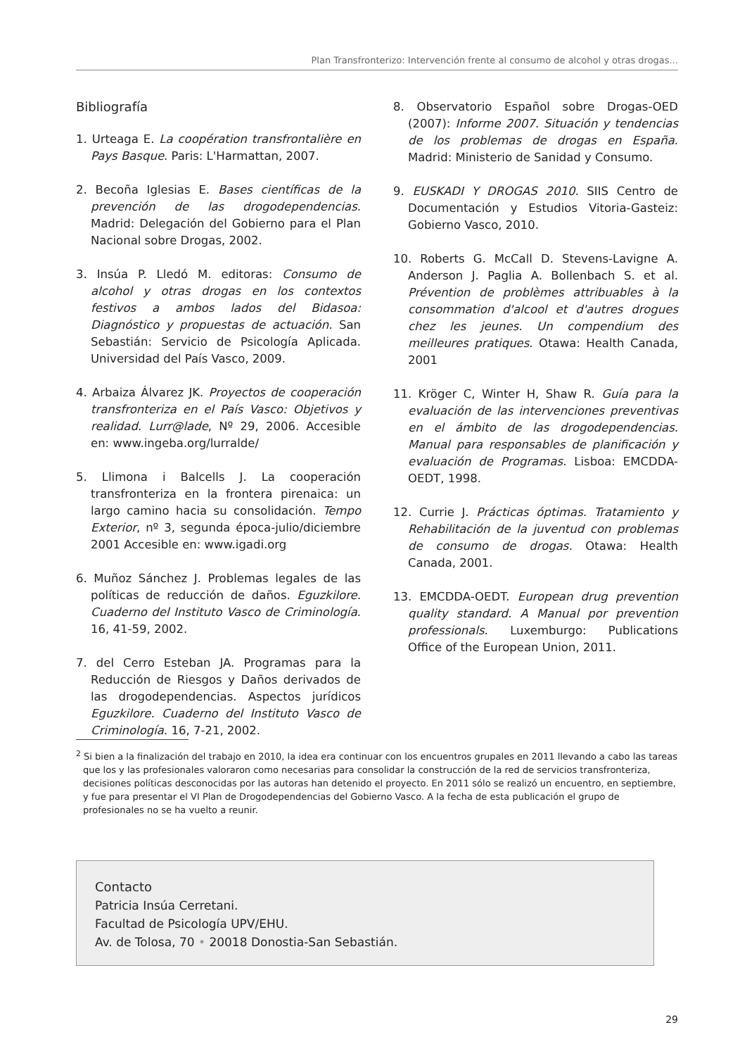Plan Transfronterizo: Intervención frente al consumo de alcohol y otras drogas...
Bibliografía
1. Urteaga E. La coopération transfrontalière en Pays Basque. Paris: L'Harmattan, 2007.
2. Becoña Iglesias E. Bases científicas de la prevención de las drogodependencias. Madrid: Delegación del Gobierno para el Plan Nacional sobre Drogas, 2002.
3. Insúa P. Lledó M. editoras: Consumo de alcohol y otras drogas en los contextos festivos a ambos lados del Bidasoa: Diagnóstico y propuestas de actuación. San Sebastián: Servicio de Psicología Aplicada. Universidad del País Vasco, 2009.
4. Arbaiza Álvarez JK. Proyectos de cooperación transfronteriza en el País Vasco: Objetivos y realidad. Lurr@lade, Nº 29, 2006. Accesible en: www.ingeba.org/lurralde/
5. Llimona i Balcells J. La cooperación transfronteriza en la frontera pirenaica: un largo camino hacia su consolidación. Tempo Exterior, nº 3, segunda época-julio/diciembre 2001 Accesible en: www.igadi.org
6. Muñoz Sánchez J. Problemas legales de las políticas de reducción de daños. Eguzkilore. Cuaderno del Instituto Vasco de Criminología. 16, 41-59, 2002.
7. del Cerro Esteban JA. Programas para la Reducción de Riesgos y Daños derivados de las drogodependencias. Aspectos jurídicos Eguzkilore. Cuaderno del Instituto Vasco de Criminología. 16, 7-21, 2002.
8. Observatorio Español sobre Drogas-OED (2007): Informe 2007. Situación y tendencias de los problemas de drogas en España. Madrid: Ministerio de Sanidad y Consumo.
9. EUSKADI Y DROGAS 2010. SIIS Centro de Documentación y Estudios Vitoria-Gasteiz: Gobierno Vasco, 2010.
10. Roberts G. McCall D. Stevens-Lavigne A. Anderson J. Paglia A. Bollenbach S. et al. Prévention de problèmes attribuables à la consommation d'alcool et d'autres drogues chez les jeunes. Un compendium des meilleures pratiques. Otawa: Health Canada, 2001
11. Kröger C, Winter H, Shaw R. Guía para la evaluación de las intervenciones preventivas en el ámbito de las drogodependencias. Manual para responsables de planificación y evaluación de Programas. Lisboa: EMCDDA-OEDT, 1998.
12. Currie J. Prácticas óptimas. Tratamiento y Rehabilitación de la juventud con problemas de consumo de drogas. Otawa: Health Canada, 2001.
13. EMCDDA-OEDT. European drug prevention quality standard. A Manual por prevention professionals. Luxemburgo: Publications Office of the European Union, 2011.
<sup>2</sup> Si bien a la finalización del trabajo en 2010, la idea era continuar con los encuentros grupales en 2011 llevando a cabo las tareas que los y las profesionales valoraron como necesarias para consolidar la construcción de la red de servicios transfronteriza, decisiones políticas desconocidas por las autoras han detenido el proyecto. En 2011 sólo se realizó un encuentro, en septiembre, y fue para presentar el VI Plan de Drogodependencias del Gobierno Vasco. A la fecha de esta publicación el grupo de profesionales no se ha vuelto a reunir.
Contacto
Patricia Insúa Cerretani.
Facultad de Psicología UPV/EHU.
Av. de Tolosa, 70 • 20018 Donostia-San Sebastián.
29